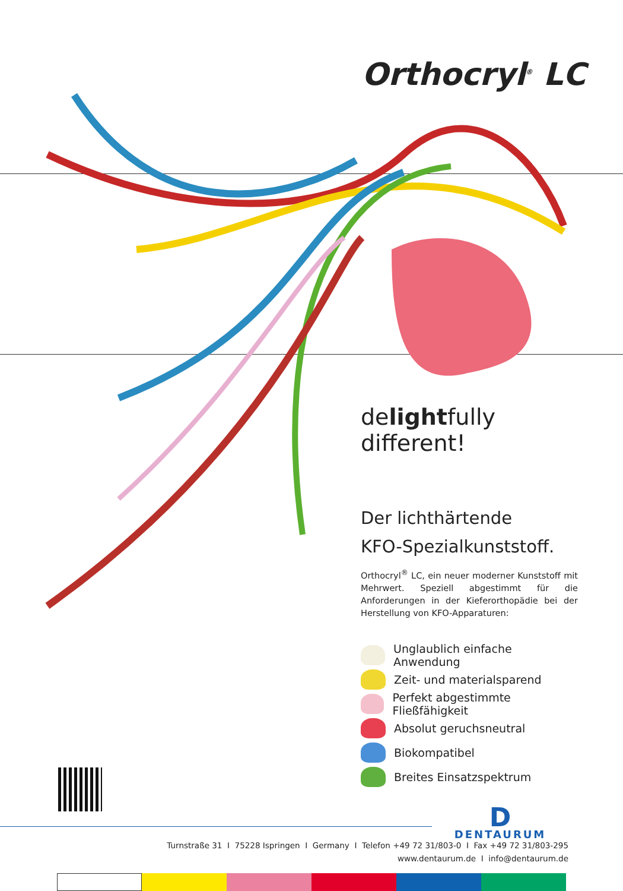Orthocryl<sup>®</sup> LC
delightfully different!
Der lichthärtende
KFO-Spezialkunststoff.
Orthocryl<sup>®</sup> LC, ein neuer moderner Kunststoff mit Mehrwert. Speziell abgestimmt für die Anforderungen in der Kieferorthopädie bei der Herstellung von KFO-Apparaturen:
Unglaublich einfache Anwendung
Zeit- und materialsparend
Perfekt abgestimmte Fließfähigkeit
Absolut geruchsneutral
Biokompatibel
Breites Einsatzspektrum
D
DENTAURUM
Turnstraße 31 I 75228 Ispringen I Germany I Telefon +49 72 31/803-0 I Fax +49 72 31/803-295
www.dentaurum.de I info@dentaurum.de